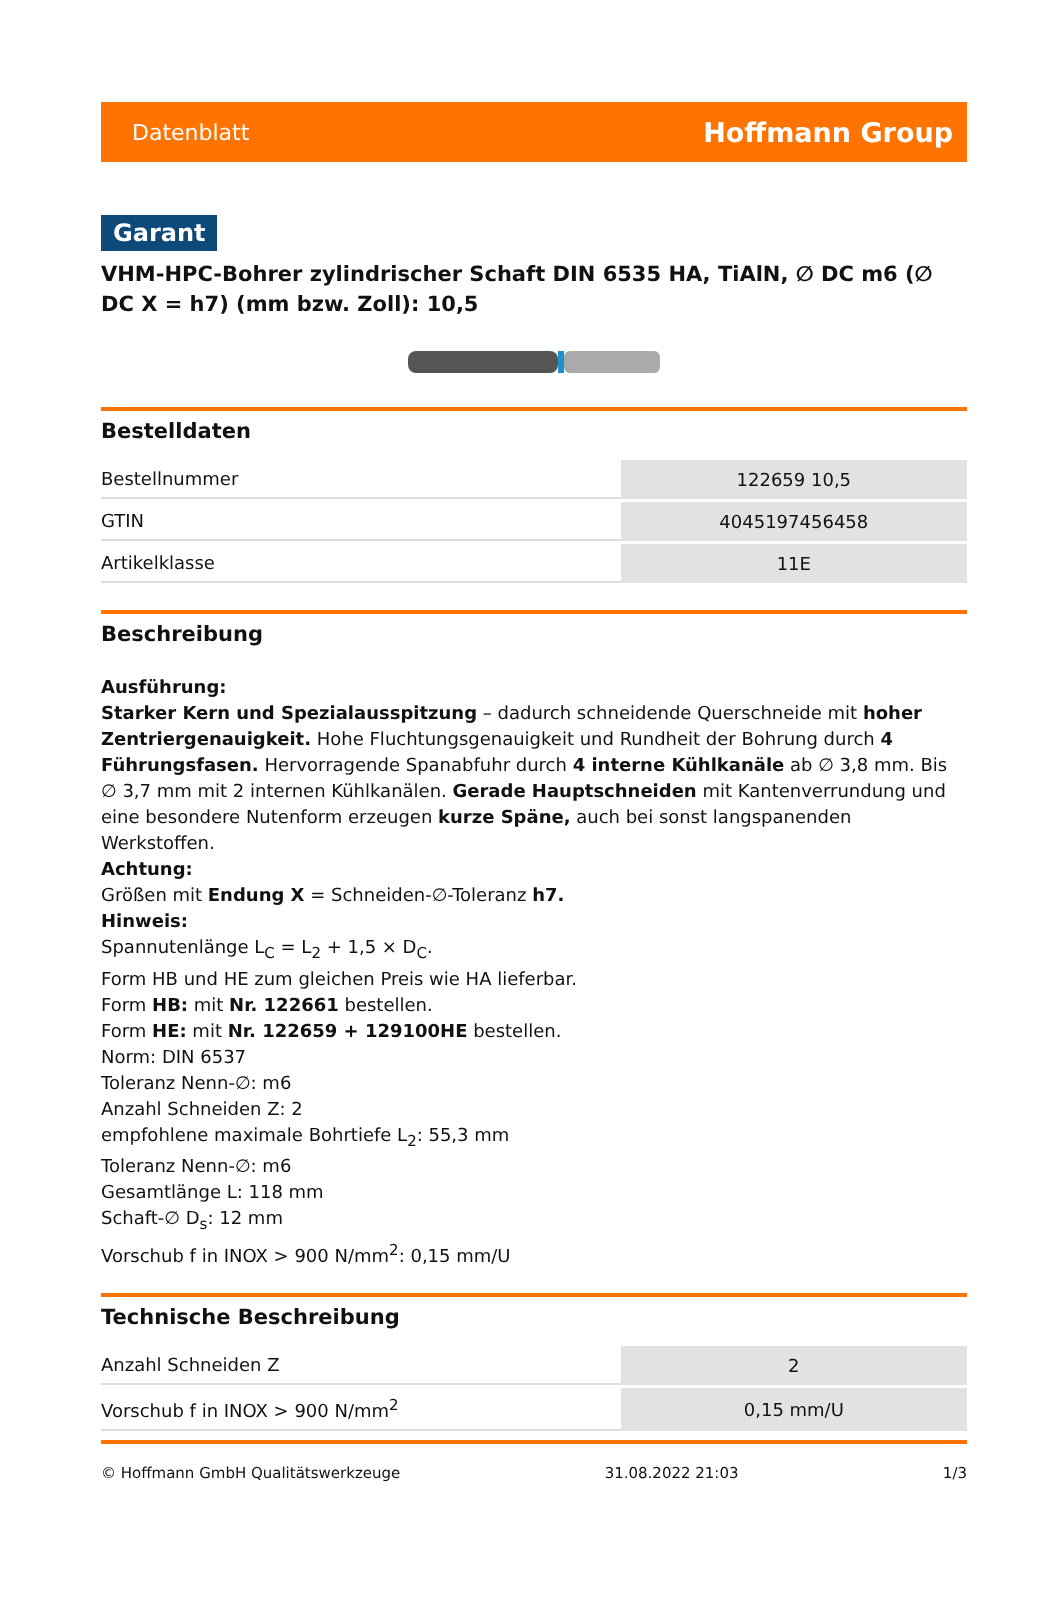Datenblatt Hoffmann Group
Garant
VHM-HPC-Bohrer zylindrischer Schaft DIN 6535 HA, TiAlN, ∅ DC m6 (∅ DC X = h7) (mm bzw. Zoll): 10,5
Bestelldaten
| Bestellnummer | 122659 10,5 |
| GTIN | 4045197456458 |
| Artikelklasse | 11E |
Beschreibung
Ausführung:
Starker Kern und Spezialausspitzung – dadurch schneidende Querschneide mit hoher Zentriergenauigkeit. Hohe Fluchtungsgenauigkeit und Rundheit der Bohrung durch 4 Führungsfasen. Hervorragende Spanabfuhr durch 4 interne Kühlkanäle ab ∅ 3,8 mm. Bis ∅ 3,7 mm mit 2 internen Kühlkanälen. Gerade Hauptschneiden mit Kantenverrundung und eine besondere Nutenform erzeugen kurze Späne, auch bei sonst langspanenden Werkstoffen.
Achtung:
Größen mit Endung X = Schneiden-∅-Toleranz h7.
Hinweis:
Spannutenlänge L<sub>C</sub> = L<sub>2</sub> + 1,5 × D<sub>C</sub>.
Form HB und HE zum gleichen Preis wie HA lieferbar.
Form HB: mit Nr. 122661 bestellen.
Form HE: mit Nr. 122659 + 129100HE bestellen.
Norm: DIN 6537
Toleranz Nenn-∅: m6
Anzahl Schneiden Z: 2
empfohlene maximale Bohrtiefe L<sub>2</sub>: 55,3 mm
Toleranz Nenn-∅: m6
Gesamtlänge L: 118 mm
Schaft-∅ D<sub>s</sub>: 12 mm
Vorschub f in INOX > 900 N/mm<sup>2</sup>: 0,15 mm/U
Technische Beschreibung
| Anzahl Schneiden Z | 2 |
| Vorschub f in INOX > 900 N/mm<sup>2</sup> | 0,15 mm/U |
© Hoffmann GmbH Qualitätswerkzeuge 31.08.2022 21:03 1/3